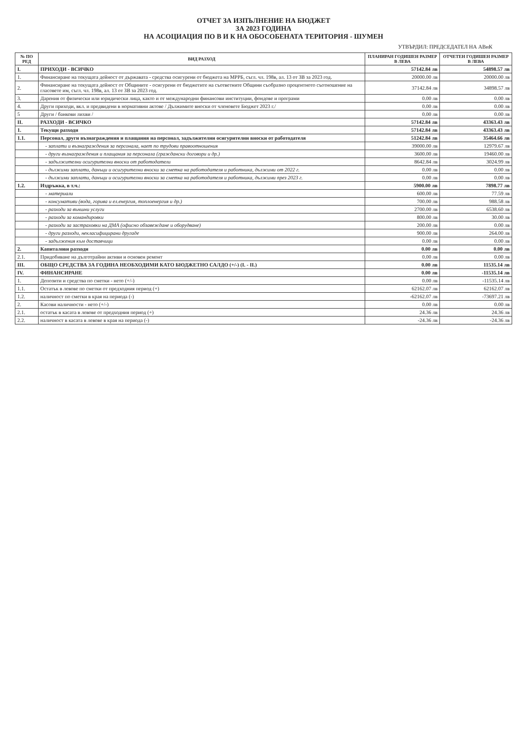ОТЧЕТ ЗА ИЗПЪЛНЕНИЕ НА БЮДЖЕТ
ЗА 2023 ГОДИНА
НА АСОЦИАЦИЯ ПО В И К НА ОБОСОБЕНАТА ТЕРИТОРИЯ - ШУМЕН
УТВЪРДИЛ: ПРЕДСЕДАТЕЛ НА АВиК
| № ПО РЕД | ВИД РАЗХОД | ПЛАНИРАН ГОДИШЕН РАЗМЕР В ЛЕВА | ОТЧЕТЕН ГОДИШЕН РАЗМЕР В ЛЕВА |
| --- | --- | --- | --- |
| I. | ПРИХОДИ - ВСИЧКО | 57142.84 лв | 54898.57 лв |
| 1. | Финансиране на текущата дейност от държавата - средства осигурени от бюджета на МРРБ, съгл. чл. 198в, ал. 13 от ЗВ за 2023 год. | 20000.00 лв | 20000.00 лв |
| 2. | Финансиране на текущата дейност от Общините - осигурени от бюджетите на съответните Общини съобразно процентното съотношение на гласовете им, съгл. чл. 198в, ал. 13 от ЗВ за 2023 год. | 37142.84 лв | 34898.57 лв |
| 3. | Дарения от физически или юридически лица, както и от международни финансови институции, фондове и програми | 0.00 лв | 0.00 лв |
| 4. | Други приходи, вкл. и предвидени в нормативни актове / Дължимите вноски от членовете Бюджет 2023 г./ | 0.00 лв | 0.00 лв |
| 5 | Други / банкови лихви / | 0.00 лв | 0.00 лв |
| II. | РАЗХОДИ - ВСИЧКО | 57142.84 лв | 43363.43 лв |
| 1. | Текущи разходи | 57142.84 лв | 43363.43 лв |
| 1.1. | Персонал, други възнаграждения и плащания на персонал, задължителни осигурителни вноски от работодателя | 51242.84 лв | 35464.66 лв |
| | - заплати и възнаграждения за персонала, нает по трудови правоотношения | 39000.00 лв | 12979.67 лв |
| | - други възнаграждения и плащания за персонала (граждански договори и др.) | 3600.00 лв | 19460.00 лв |
| | - задължителни осигурителни вноски от работодатели | 8642.84 лв | 3024.99 лв |
| | - дължими заплати, данъци и осигурителни вноски за сметка на работодателя и работника, дължими от 2022 г. | 0.00 лв | 0.00 лв |
| | - дължими заплати, данъци и осигурителни вноски за сметка на работодателя и работника, дължими през 2023 г. | 0.00 лв | 0.00 лв |
| 1.2. | Издръжка, в т.ч.: | 5900.00 лв | 7898.77 лв |
| | - материали | 600.00 лв | 77.59 лв |
| | - консумативи (вода, горива и ел.енергия, топлоенергия и др.) | 700.00 лв | 988.58 лв |
| | - разходи за външни услуги | 2700.00 лв | 6538.60 лв |
| | - разходи за командировки | 800.00 лв | 30.00 лв |
| | - разходи за застраховки на ДМА (офисно обзавеждане и оборудване) | 200.00 лв | 0.00 лв |
| | - други разходи, некласифицирани другаде | 900.00 лв | 264.00 лв |
| | - задължения към доставчици | 0.00 лв | 0.00 лв |
| 2. | Капиталови разходи | 0.00 лв | 0.00 лв |
| 2.1. | Придобиване на дълготрайни активи и основен ремонт | 0.00 лв | 0.00 лв |
| III. | ОБЩО СРЕДСТВА ЗА ГОДИНА НЕОБХОДИМИ КАТО БЮДЖЕТНО САЛДО (+/-) (I. - II.) | 0.00 лв | 11535.14 лв |
| IV. | ФИНАНСИРАНЕ | 0.00 лв | -11535.14 лв |
| 1. | Депозити и средства по сметки - нето (+/-) | 0.00 лв | -11535.14 лв |
| 1.1. | Остатък в левове по сметки от предходния период (+) | 62162.07 лв | 62162.07 лв |
| 1.2. | наличност по сметки в края на периода (-) | -62162.07 лв | -73697.21 лв |
| 2. | Касови наличности - нето (+/-) | 0.00 лв | 0.00 лв |
| 2.1. | остатък в касата в левове от предходния период (+) | 24.36 лв | 24.36 лв |
| 2.2. | наличност в касата в левове в края на периода (-) | -24.36 лв | -24.36 лв |